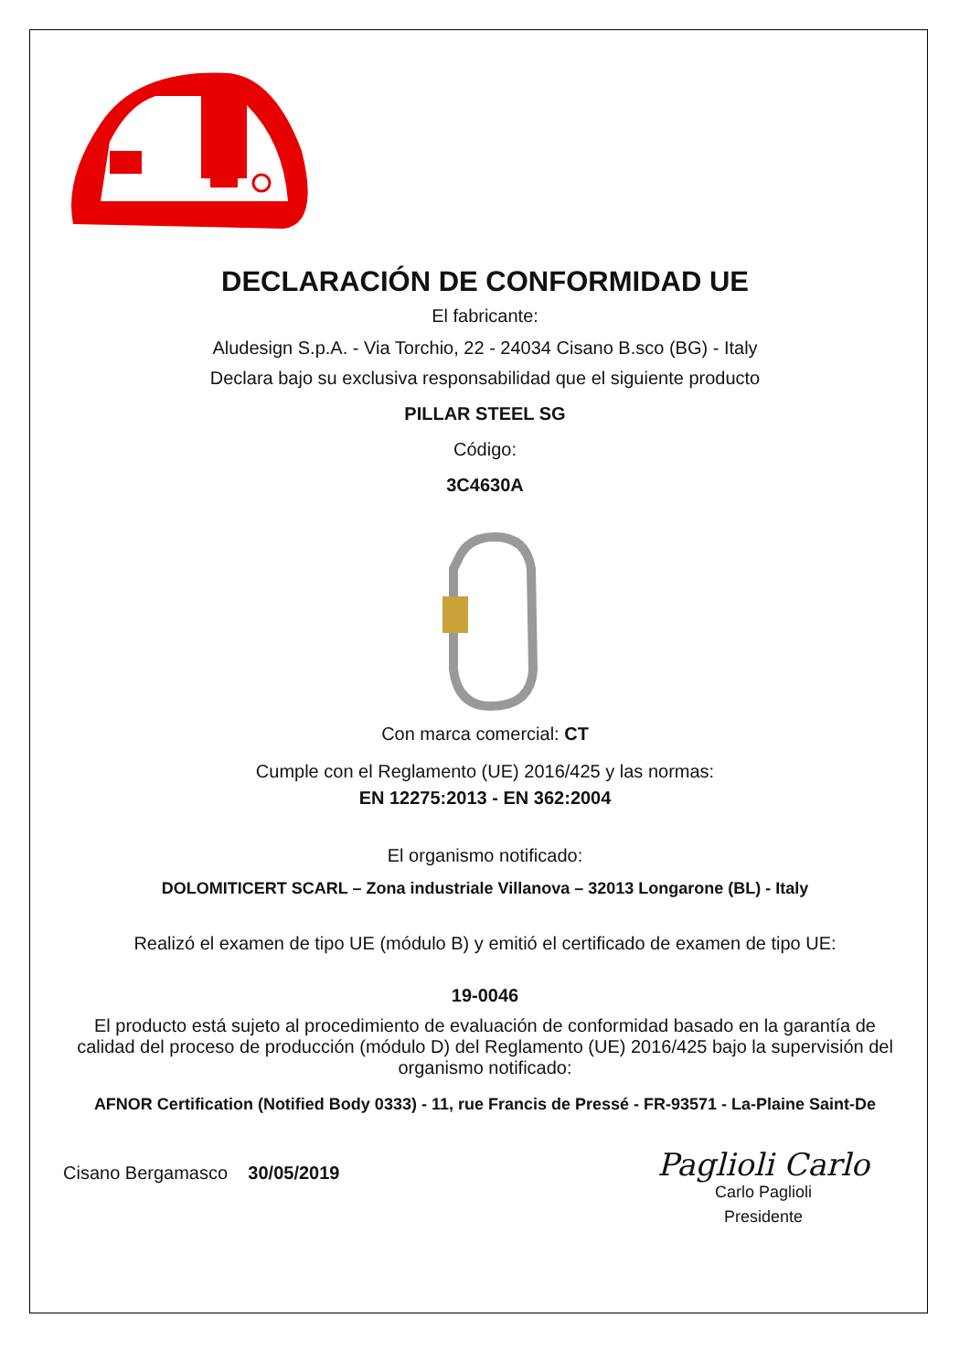DECLARACIÓN DE CONFORMIDAD UE
El fabricante:
Aludesign S.p.A. - Via Torchio, 22 - 24034 Cisano B.sco (BG) - Italy
Declara bajo su exclusiva responsabilidad que el siguiente producto
PILLAR STEEL SG
Código:
3C4630A
Con marca comercial: CT
Cumple con el Reglamento (UE) 2016/425 y las normas:
EN 12275:2013 - EN 362:2004
El organismo notificado:
DOLOMITICERT SCARL – Zona industriale Villanova – 32013 Longarone (BL) - Italy
Realizó el examen de tipo UE (módulo B) y emitió el certificado de examen de tipo UE:
19-0046
El producto está sujeto al procedimiento de evaluación de conformidad basado en la garantía de calidad del proceso de producción (módulo D) del Reglamento (UE) 2016/425 bajo la supervisión del organismo notificado:
AFNOR Certification (Notified Body 0333) - 11, rue Francis de Pressé - FR-93571 - La-Plaine Saint-De
Cisano Bergamasco 30/05/2019
Paglioli Carlo
Carlo Paglioli
Presidente